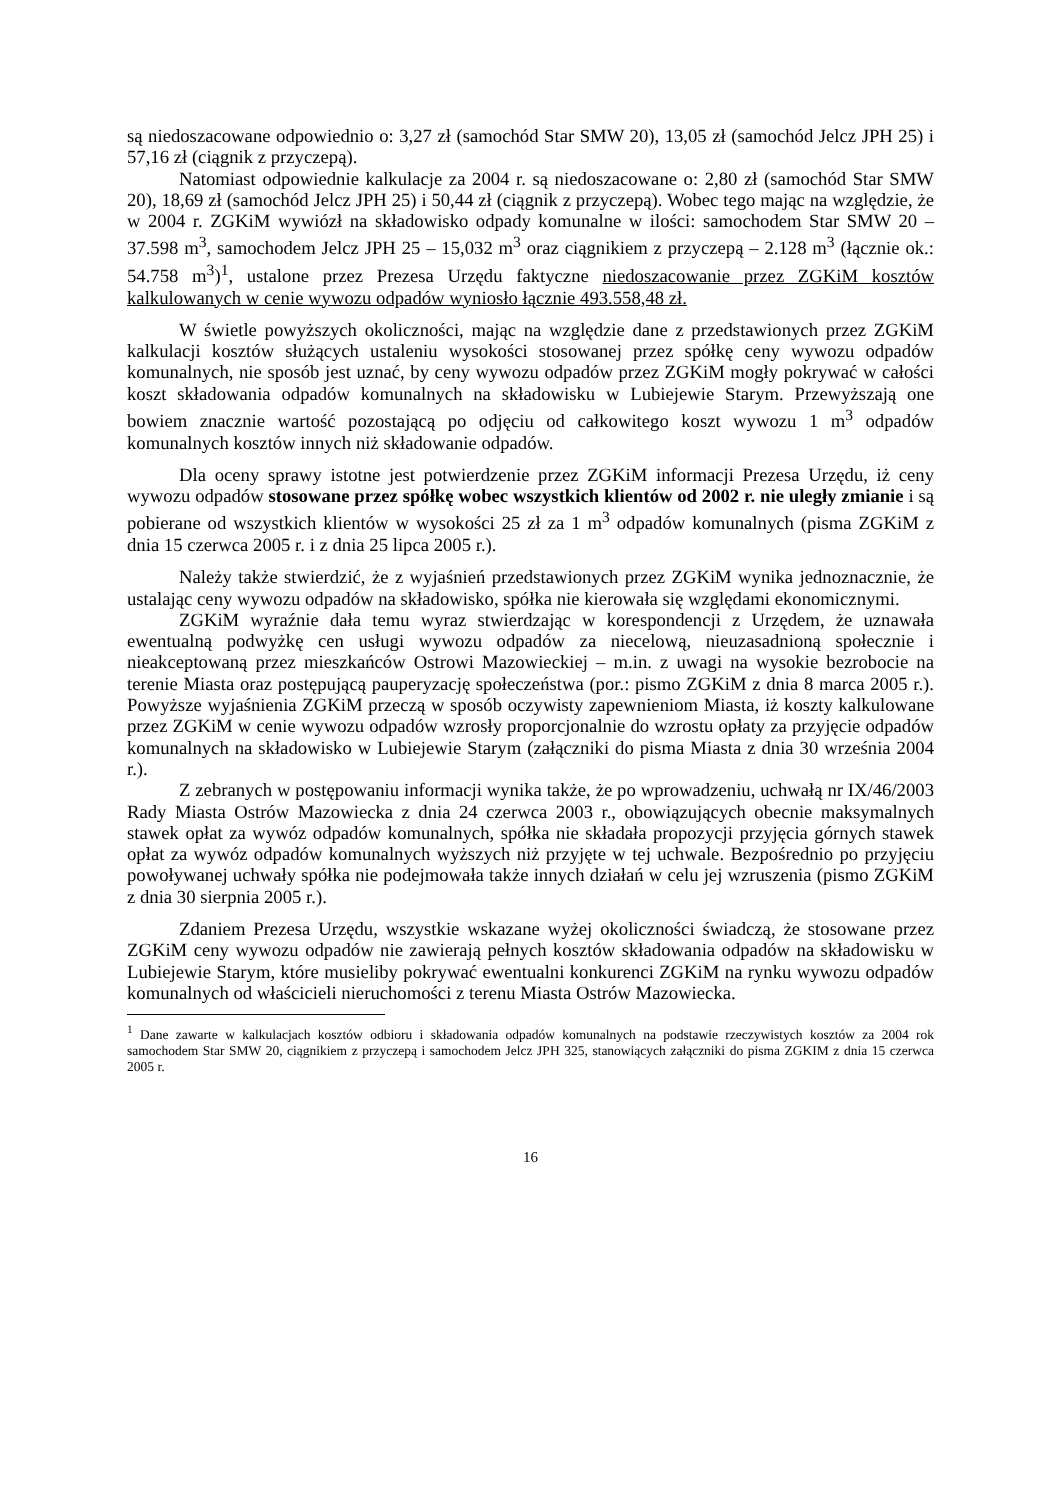są niedoszacowane odpowiednio o: 3,27 zł (samochód Star SMW 20), 13,05 zł (samochód Jelcz JPH 25) i 57,16 zł (ciągnik z przyczepą).
Natomiast odpowiednie kalkulacje za 2004 r. są niedoszacowane o: 2,80 zł (samochód Star SMW 20), 18,69 zł (samochód Jelcz JPH 25) i 50,44 zł (ciągnik z przyczepą). Wobec tego mając na względzie, że w 2004 r. ZGKiM wywiózł na składowisko odpady komunalne w ilości: samochodem Star SMW 20 – 37.598 m<sup>3</sup>, samochodem Jelcz JPH 25 – 15,032 m<sup>3</sup> oraz ciągnikiem z przyczepą – 2.128 m<sup>3</sup> (łącznie ok.: 54.758 m<sup>3</sup>)<sup>1</sup>, ustalone przez Prezesa Urzędu faktyczne niedoszacowanie przez ZGKiM kosztów kalkulowanych w cenie wywozu odpadów wyniosło łącznie 493.558,48 zł.
W świetle powyższych okoliczności, mając na względzie dane z przedstawionych przez ZGKiM kalkulacji kosztów służących ustaleniu wysokości stosowanej przez spółkę ceny wywozu odpadów komunalnych, nie sposób jest uznać, by ceny wywozu odpadów przez ZGKiM mogły pokrywać w całości koszt składowania odpadów komunalnych na składowisku w Lubiejewie Starym. Przewyższają one bowiem znacznie wartość pozostającą po odjęciu od całkowitego koszt wywozu 1 m<sup>3</sup> odpadów komunalnych kosztów innych niż składowanie odpadów.
Dla oceny sprawy istotne jest potwierdzenie przez ZGKiM informacji Prezesa Urzędu, iż ceny wywozu odpadów stosowane przez spółkę wobec wszystkich klientów od 2002 r. nie uległy zmianie i są pobierane od wszystkich klientów w wysokości 25 zł za 1 m<sup>3</sup> odpadów komunalnych (pisma ZGKiM z dnia 15 czerwca 2005 r. i z dnia 25 lipca 2005 r.).
Należy także stwierdzić, że z wyjaśnień przedstawionych przez ZGKiM wynika jednoznacznie, że ustalając ceny wywozu odpadów na składowisko, spółka nie kierowała się względami ekonomicznymi.
ZGKiM wyraźnie dała temu wyraz stwierdzając w korespondencji z Urzędem, że uznawała ewentualną podwyżkę cen usługi wywozu odpadów za niecelową, nieuzasadnioną społecznie i nieakceptowaną przez mieszkańców Ostrowi Mazowieckiej – m.in. z uwagi na wysokie bezrobocie na terenie Miasta oraz postępującą pauperyzację społeczeństwa (por.: pismo ZGKiM z dnia 8 marca 2005 r.). Powyższe wyjaśnienia ZGKiM przeczą w sposób oczywisty zapewnieniom Miasta, iż koszty kalkulowane przez ZGKiM w cenie wywozu odpadów wzrosły proporcjonalnie do wzrostu opłaty za przyjęcie odpadów komunalnych na składowisko w Lubiejewie Starym (załączniki do pisma Miasta z dnia 30 września 2004 r.).
Z zebranych w postępowaniu informacji wynika także, że po wprowadzeniu, uchwałą nr IX/46/2003 Rady Miasta Ostrów Mazowiecka z dnia 24 czerwca 2003 r., obowiązujących obecnie maksymalnych stawek opłat za wywóz odpadów komunalnych, spółka nie składała propozycji przyjęcia górnych stawek opłat za wywóz odpadów komunalnych wyższych niż przyjęte w tej uchwale. Bezpośrednio po przyjęciu powoływanej uchwały spółka nie podejmowała także innych działań w celu jej wzruszenia (pismo ZGKiM z dnia 30 sierpnia 2005 r.).
Zdaniem Prezesa Urzędu, wszystkie wskazane wyżej okoliczności świadczą, że stosowane przez ZGKiM ceny wywozu odpadów nie zawierają pełnych kosztów składowania odpadów na składowisku w Lubiejewie Starym, które musieliby pokrywać ewentualni konkurenci ZGKiM na rynku wywozu odpadów komunalnych od właścicieli nieruchomości z terenu Miasta Ostrów Mazowiecka.
<sup>1</sup> Dane zawarte w kalkulacjach kosztów odbioru i składowania odpadów komunalnych na podstawie rzeczywistych kosztów za 2004 rok samochodem Star SMW 20, ciągnikiem z przyczepą i samochodem Jelcz JPH 325, stanowiących załączniki do pisma ZGKIM z dnia 15 czerwca 2005 r.
16